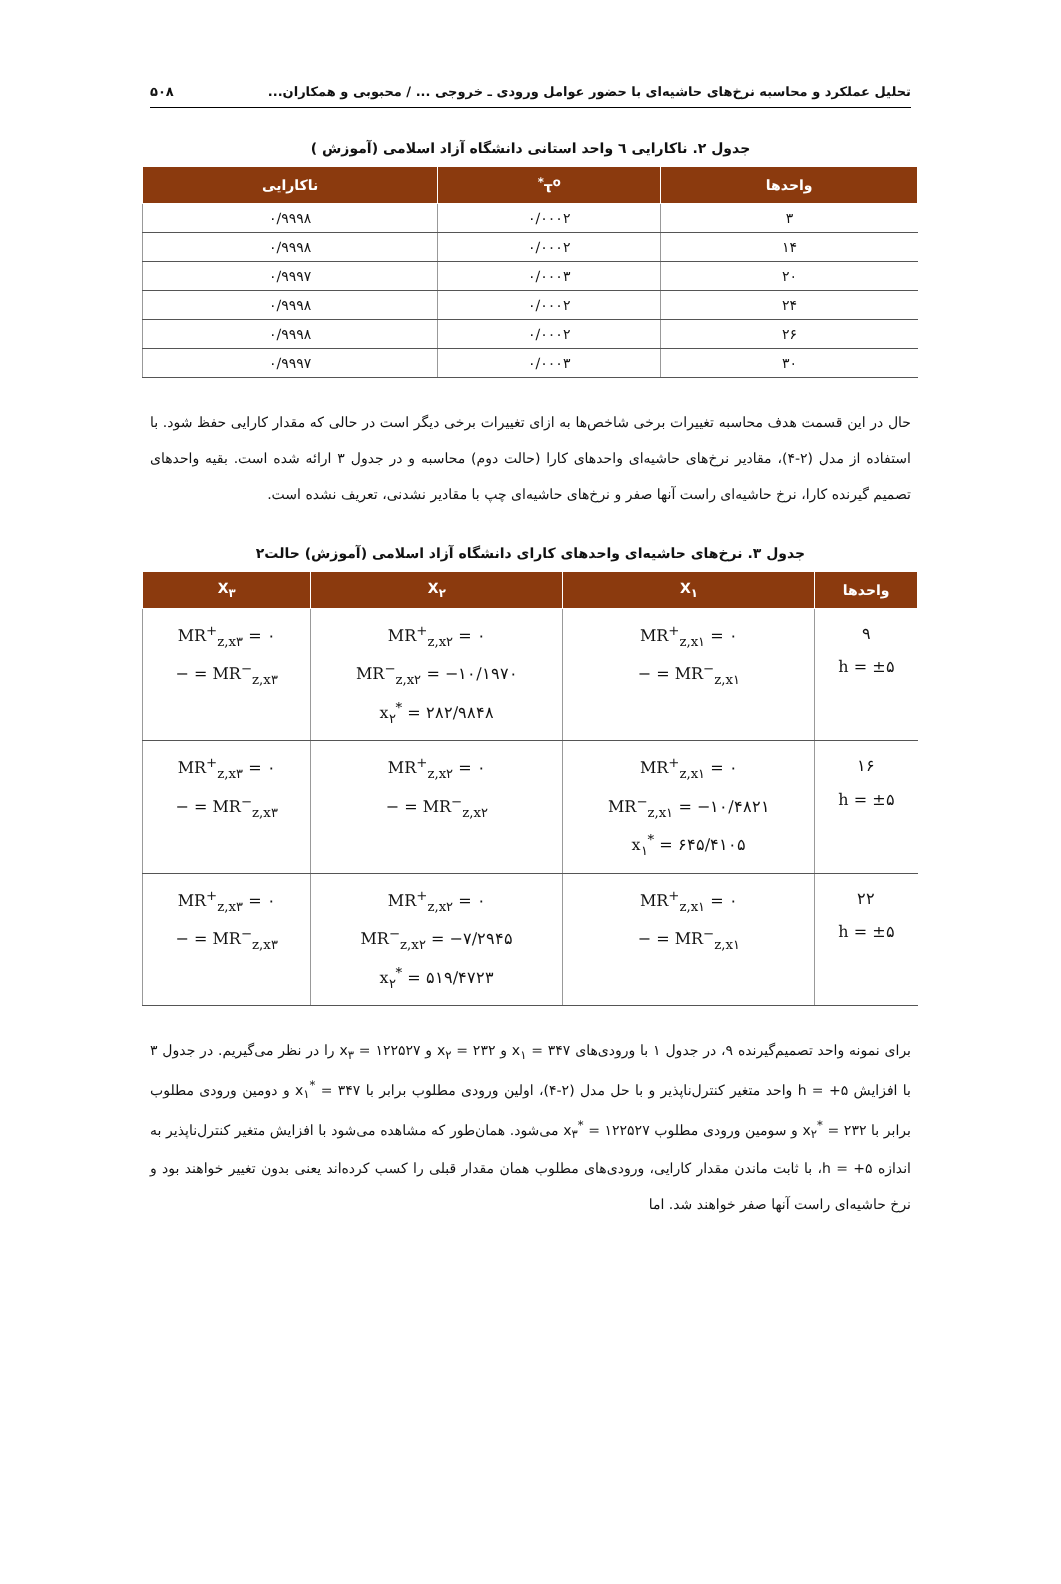تحلیل عملکرد و محاسبه نرخ‌های حاشیه‌ای با حضور عوامل ورودی ـ خروجی ... / محبوبی و همکاران... ۵۰۸
جدول ۲. ناکارایی ٦ واحد استانی دانشگاه آزاد اسلامی (آموزش )
| واحدها | τ<sup>o*</sup> | ناکارایی |
| --- | --- | --- |
| ۳ | ۰/۰۰۰۲ | ۰/۹۹۹۸ |
| ۱۴ | ۰/۰۰۰۲ | ۰/۹۹۹۸ |
| ۲۰ | ۰/۰۰۰۳ | ۰/۹۹۹۷ |
| ۲۴ | ۰/۰۰۰۲ | ۰/۹۹۹۸ |
| ۲۶ | ۰/۰۰۰۲ | ۰/۹۹۹۸ |
| ۳۰ | ۰/۰۰۰۳ | ۰/۹۹۹۷ |
حال در این قسمت هدف محاسبه تغییرات برخی شاخص‌ها به ازای تغییرات برخی دیگر است در حالی که مقدار کارایی حفظ شود. با استفاده از مدل (۲-۴)، مقادیر نرخ‌های حاشیه‌ای واحدهای کارا (حالت دوم) محاسبه و در جدول ۳ ارائه شده است. بقیه واحدهای تصمیم گیرنده کارا، نرخ حاشیه‌ای راست آنها صفر و نرخ‌های حاشیه‌ای چپ با مقادیر نشدنی، تعریف نشده است.
جدول ۳. نرخ‌های حاشیه‌ای واحدهای کارای دانشگاه آزاد اسلامی (آموزش) حالت۲
| واحدها | X<sub>۱</sub> | X<sub>۲</sub> | X<sub>۳</sub> |
| --- | --- | --- | --- |
| ۹ h = ±۵ | MR<sup>+</sup><sub>z,x۱</sub> = ۰ MR<sup>−</sup><sub>z,x۱</sub> = − | MR<sup>+</sup><sub>z,x۲</sub> = ۰ MR<sup>−</sup><sub>z,x۲</sub> = −۱۰/۱۹۷۰ x<sub>۲</sub><sup>*</sup> = ۲۸۲/۹۸۴۸ | MR<sup>+</sup><sub>z,x۳</sub> = ۰ MR<sup>−</sup><sub>z,x۳</sub> = − |
| ۱۶ h = ±۵ | MR<sup>+</sup><sub>z,x۱</sub> = ۰ MR<sup>−</sup><sub>z,x۱</sub> = −۱۰/۴۸۲۱ x<sub>۱</sub><sup>*</sup> = ۶۴۵/۴۱۰۵ | MR<sup>+</sup><sub>z,x۲</sub> = ۰ MR<sup>−</sup><sub>z,x۲</sub> = − | MR<sup>+</sup><sub>z,x۳</sub> = ۰ MR<sup>−</sup><sub>z,x۳</sub> = − |
| ۲۲ h = ±۵ | MR<sup>+</sup><sub>z,x۱</sub> = ۰ MR<sup>−</sup><sub>z,x۱</sub> = − | MR<sup>+</sup><sub>z,x۲</sub> = ۰ MR<sup>−</sup><sub>z,x۲</sub> = −۷/۲۹۴۵ x<sub>۲</sub><sup>*</sup> = ۵۱۹/۴۷۲۳ | MR<sup>+</sup><sub>z,x۳</sub> = ۰ MR<sup>−</sup><sub>z,x۳</sub> = − |
برای نمونه واحد تصمیم‌گیرنده ۹، در جدول ۱ با ورودی‌های x<sub>۱</sub> = ۳۴۷ و x<sub>۲</sub> = ۲۳۲ و x<sub>۳</sub> = ۱۲۲۵۲۷ را در نظر می‌گیریم. در جدول ۳ با افزایش h = +۵ واحد متغیر کنترل‌ناپذیر و با حل مدل (۲-۴)، اولین ورودی مطلوب برابر با x<sub>۱</sub><sup>*</sup> = ۳۴۷ و دومین ورودی مطلوب برابر با x<sub>۲</sub><sup>*</sup> = ۲۳۲ و سومین ورودی مطلوب x<sub>۳</sub><sup>*</sup> = ۱۲۲۵۲۷ می‌شود. همان‌طور که مشاهده می‌شود با افزایش متغیر کنترل‌ناپذیر به اندازه h = +۵، با ثابت ماندن مقدار کارایی، ورودی‌های مطلوب همان مقدار قبلی را کسب کرده‌اند یعنی بدون تغییر خواهند بود و نرخ حاشیه‌ای راست آنها صفر خواهند شد. اما